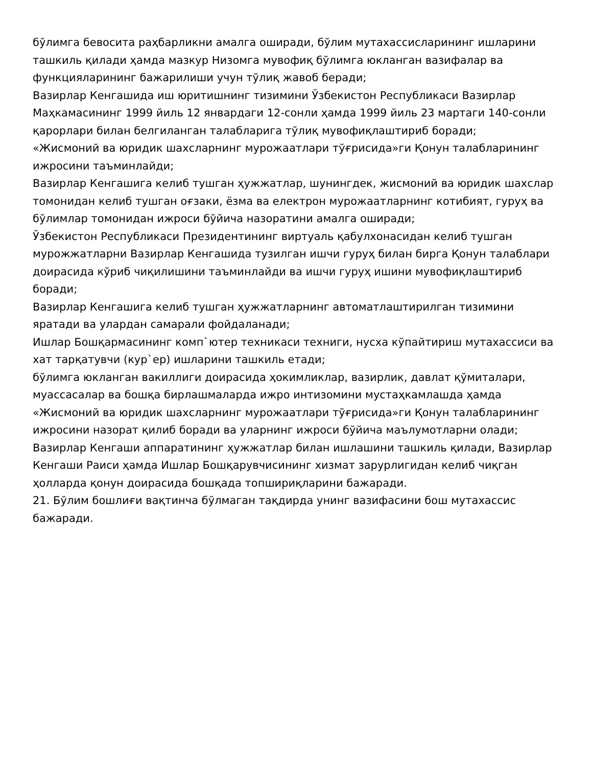бўлимга бевосита раҳбарликни амалга оширади, бўлим мутахассисларининг ишларини ташкиль қилади ҳамда мазкур Низомга мувофиқ бўлимга юкланган вазифалар ва функцияларининг бажарилиши учун тўлиқ жавоб беради;
Вазирлар Кенгашида иш юритишнинг тизимини Ўзбекистон Республикаси Вазирлар Маҳкамасининг 1999 йиль 12 январдаги 12-сонли ҳамда 1999 йиль 23 мартаги 140-сонли қарорлари билан белгиланган талабларига тўлиқ мувофиқлаштириб боради;
«Жисмоний ва юридик шахсларнинг мурожаатлари тўғрисида»ги Қонун талабларининг ижросини таъминлайди;
Вазирлар Кенгашига келиб тушган ҳужжатлар, шунингдек, жисмоний ва юридик шахслар томонидан келиб тушган оғзаки, ёзма ва електрон мурожаатларнинг котибият, гуруҳ ва бўлимлар томонидан ижроси бўйича назоратини амалга оширади;
Ўзбекистон Республикаси Президентининг виртуаль қабулхонасидан келиб тушган мурожжатларни Вазирлар Кенгашида тузилган ишчи гуруҳ билан бирга Қонун талаблари доирасида кўриб чиқилишини таъминлайди ва ишчи гуруҳ ишини мувофиқлаштириб боради;
Вазирлар Кенгашига келиб тушган ҳужжатларнинг автоматлаштирилган тизимини яратади ва улардан самарали фойдаланади;
Ишлар Бошқармасининг комп`ютер техникаси техниги, нусха кўпайтириш мутахассиси ва хат тарқатувчи (кур`ер) ишларини ташкиль етади;
бўлимга юкланган вакиллиги доирасида ҳокимликлар, вазирлик, давлат қўмиталари, муассасалар ва бошқа бирлашмаларда ижро интизомини мустаҳкамлашда ҳамда «Жисмоний ва юридик шахсларнинг мурожаатлари тўғрисида»ги Қонун талабларининг ижросини назорат қилиб боради ва уларнинг ижроси бўйича маълумотларни олади;
Вазирлар Кенгаши аппаратининг ҳужжатлар билан ишлашини ташкиль қилади, Вазирлар Кенгаши Раиси ҳамда Ишлар Бошқарувчисининг хизмат зарурлигидан келиб чиқган ҳолларда қонун доирасида бошқада топшириқларини бажаради.
21. Бўлим бошлиғи вақтинча бўлмаган тақдирда унинг вазифасини бош мутахассис бажаради.